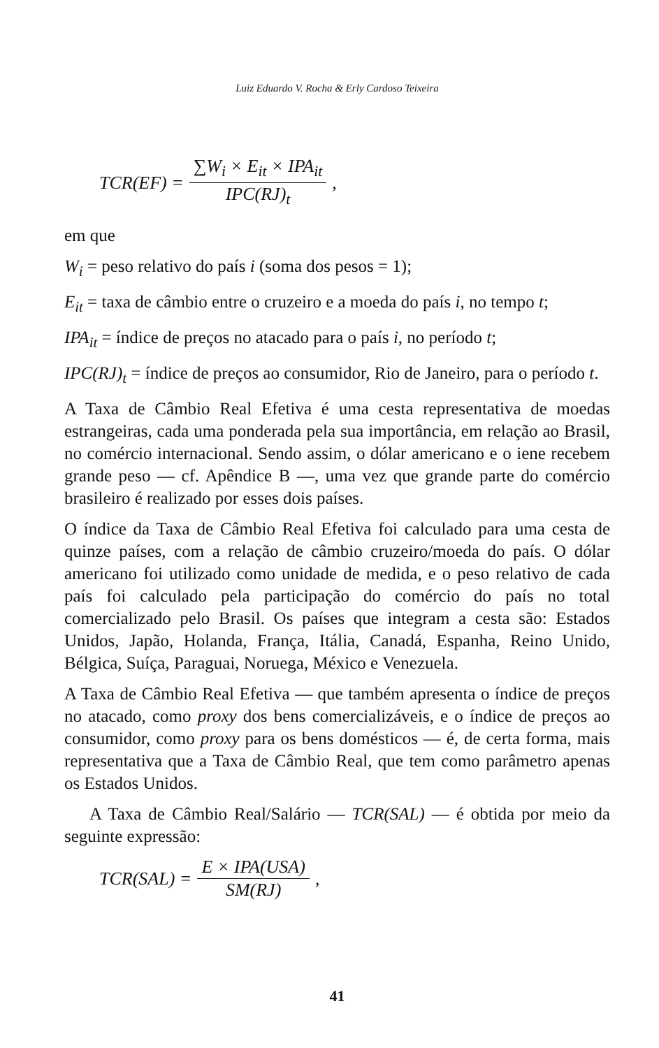Luiz Eduardo V. Rocha & Erly Cardoso Teixeira
TCR(EF) = ∑W<sub>i</sub> × E<sub>it</sub> × IPA<sub>it</sub> IPC(RJ)<sub>t</sub>,
em que
W<sub>i</sub> = peso relativo do país i (soma dos pesos = 1);
E<sub>it</sub> = taxa de câmbio entre o cruzeiro e a moeda do país i, no tempo t;
IPA<sub>it</sub> = índice de preços no atacado para o país i, no período t;
IPC(RJ)<sub>t</sub> = índice de preços ao consumidor, Rio de Janeiro, para o período t.
A Taxa de Câmbio Real Efetiva é uma cesta representativa de moedas estrangeiras, cada uma ponderada pela sua importância, em relação ao Brasil, no comércio internacional. Sendo assim, o dólar americano e o iene recebem grande peso — cf. Apêndice B —, uma vez que grande parte do comércio brasileiro é realizado por esses dois países.
O índice da Taxa de Câmbio Real Efetiva foi calculado para uma cesta de quinze países, com a relação de câmbio cruzeiro/moeda do país. O dólar americano foi utilizado como unidade de medida, e o peso relativo de cada país foi calculado pela participação do comércio do país no total comercializado pelo Brasil. Os países que integram a cesta são: Estados Unidos, Japão, Holanda, França, Itália, Canadá, Espanha, Reino Unido, Bélgica, Suíça, Paraguai, Noruega, México e Venezuela.
A Taxa de Câmbio Real Efetiva — que também apresenta o índice de preços no atacado, como proxy dos bens comercializáveis, e o índice de preços ao consumidor, como proxy para os bens domésticos — é, de certa forma, mais representativa que a Taxa de Câmbio Real, que tem como parâmetro apenas os Estados Unidos.
A Taxa de Câmbio Real/Salário — TCR(SAL) — é obtida por meio da seguinte expressão:
TCR(SAL) = E × IPA(USA) SM(RJ),
41